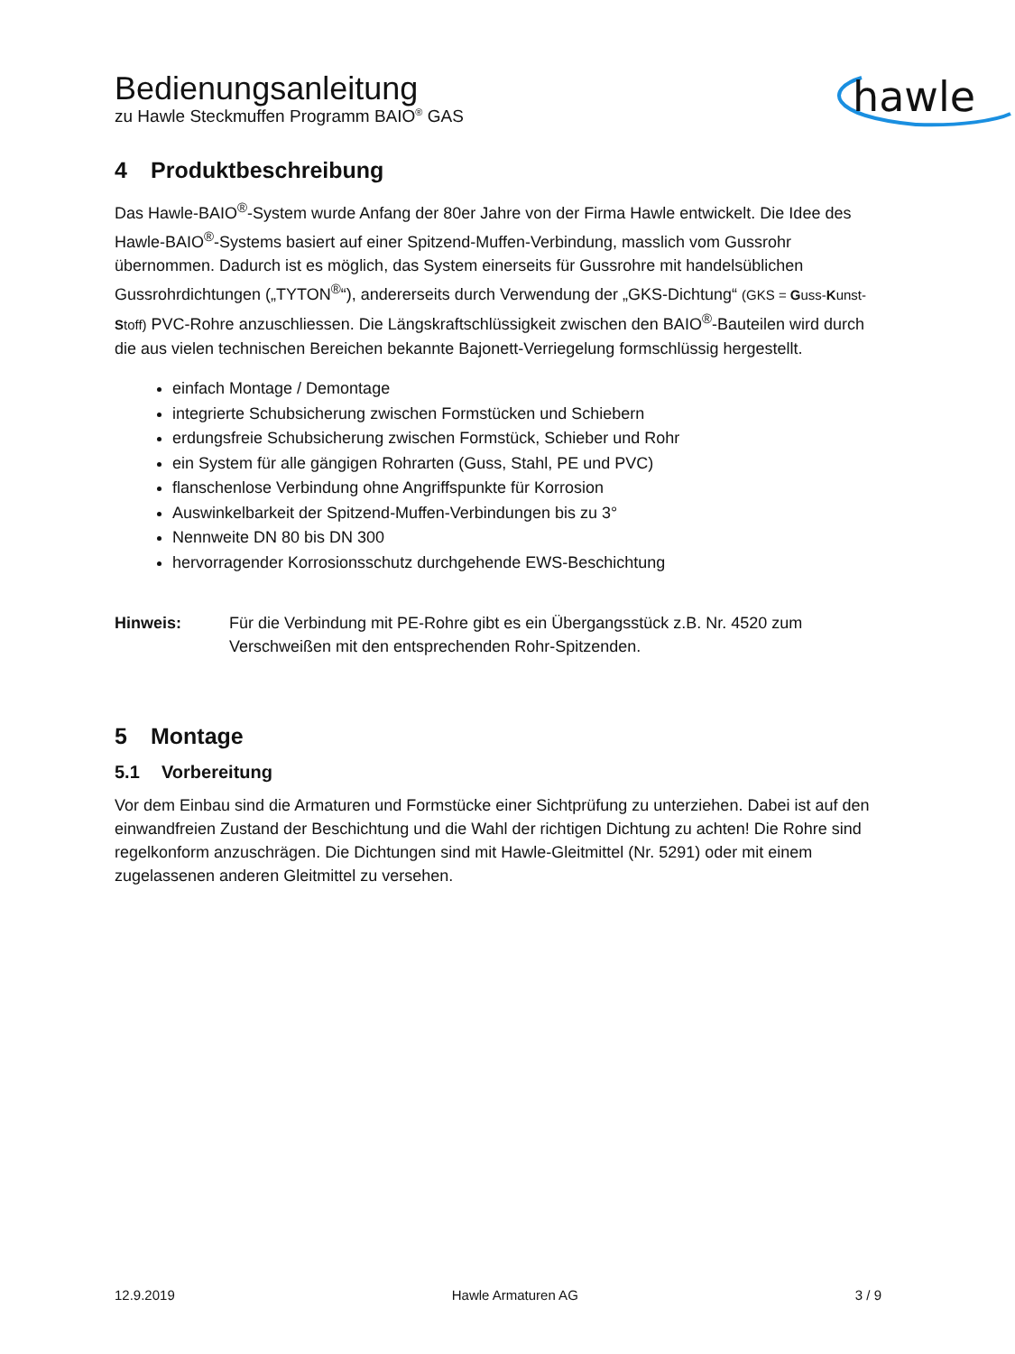Bedienungsanleitung
zu Hawle Steckmuffen Programm BAIO<sup>®</sup> GAS
hawle
4 Produktbeschreibung
Das Hawle-BAIO<sup>®</sup>-System wurde Anfang der 80er Jahre von der Firma Hawle entwickelt. Die Idee des Hawle-BAIO<sup>®</sup>-Systems basiert auf einer Spitzend-Muffen-Verbindung, masslich vom Gussrohr übernommen. Dadurch ist es möglich, das System einerseits für Gussrohre mit handelsüblichen Gussrohrdichtungen („TYTON<sup>®</sup>“), andererseits durch Verwendung der „GKS-Dichtung“ (GKS = Guss-Kunst-Stoff) PVC-Rohre anzuschliessen. Die Längskraftschlüssigkeit zwischen den BAIO<sup>®</sup>-Bauteilen wird durch die aus vielen technischen Bereichen bekannte Bajonett-Verriegelung formschlüssig hergestellt.
einfach Montage / Demontage
integrierte Schubsicherung zwischen Formstücken und Schiebern
erdungsfreie Schubsicherung zwischen Formstück, Schieber und Rohr
ein System für alle gängigen Rohrarten (Guss, Stahl, PE und PVC)
flanschenlose Verbindung ohne Angriffspunkte für Korrosion
Auswinkelbarkeit der Spitzend-Muffen-Verbindungen bis zu 3°
Nennweite DN 80 bis DN 300
hervorragender Korrosionsschutz durchgehende EWS-Beschichtung
Hinweis: Für die Verbindung mit PE-Rohre gibt es ein Übergangsstück z.B. Nr. 4520 zum Verschweißen mit den entsprechenden Rohr-Spitzenden.
5 Montage
5.1 Vorbereitung
Vor dem Einbau sind die Armaturen und Formstücke einer Sichtprüfung zu unterziehen. Dabei ist auf den einwandfreien Zustand der Beschichtung und die Wahl der richtigen Dichtung zu achten! Die Rohre sind regelkonform anzuschrägen. Die Dichtungen sind mit Hawle-Gleitmittel (Nr. 5291) oder mit einem zugelassenen anderen Gleitmittel zu versehen.
12.9.2019 Hawle Armaturen AG 3 / 9